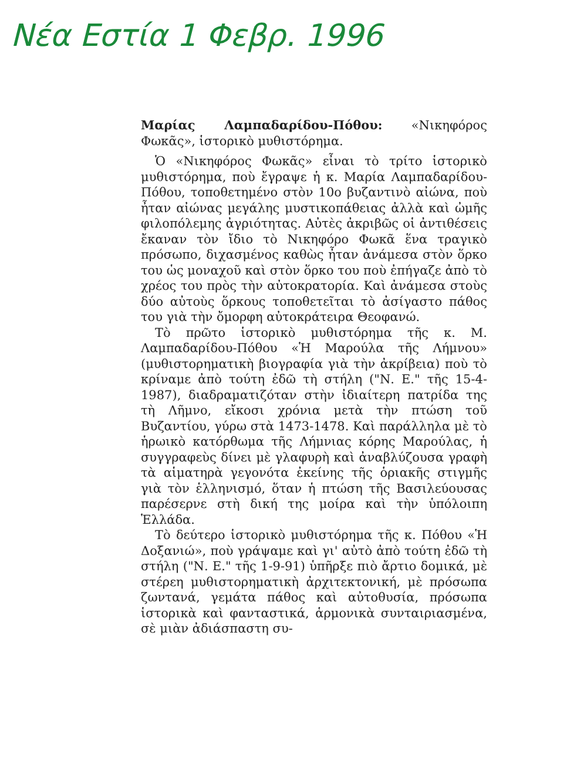Νέα Εστία 1 Φεβρ. 1996
Μαρίας Λαμπαδαρίδου-Πόθου: «Νικηφόρος Φωκᾶς», ἱστορικὸ μυθιστόρημα.
Ὁ «Νικηφόρος Φωκᾶς» εἶναι τὸ τρίτο ἱστορικὸ μυθιστόρημα, ποὺ ἔγραψε ἡ κ. Μαρία Λαμπαδαρίδου-Πόθου, τοποθετημένο στὸν 10ο βυζαντινὸ αἰώνα, ποὺ ἦταν αἰώνας μεγάλης μυστικοπάθειας ἀλλὰ καὶ ὠμῆς φιλοπόλεμης ἀγριότητας. Αὐτὲς ἀκριβῶς οἱ ἀντιθέσεις ἔκαναν τὸν ἴδιο τὸ Νικηφόρο Φωκᾶ ἕνα τραγικὸ πρόσωπο, διχασμένος καθὼς ἦταν ἀνάμεσα στὸν ὅρκο του ὡς μοναχοῦ καὶ στὸν ὅρκο του ποὺ ἐπήγαζε ἀπὸ τὸ χρέος του πρὸς τὴν αὐτοκρατορία. Καὶ ἀνάμεσα στοὺς δύο αὐτοὺς ὅρκους τοποθετεῖται τὸ ἀσίγαστο πάθος του γιὰ τὴν ὄμορφη αὐτοκράτειρα Θεοφανώ.
Τὸ πρῶτο ἱστορικὸ μυθιστόρημα τῆς κ. Μ. Λαμπαδαρίδου-Πόθου «Ἡ Μαρούλα τῆς Λήμνου» (μυθιστορηματικὴ βιογραφία γιὰ τὴν ἀκρίβεια) ποὺ τὸ κρίναμε ἀπὸ τούτη ἐδῶ τὴ στήλη ("Ν. Ε." τῆς 15-4-1987), διαδραματιζόταν στὴν ἰδιαίτερη πατρίδα της τὴ Λῆμνο, εἴκοσι χρόνια μετὰ τὴν πτώση τοῦ Βυζαντίου, γύρω στὰ 1473-1478. Καὶ παράλληλα μὲ τὸ ἡρωικὸ κατόρθωμα τῆς Λήμνιας κόρης Μαρούλας, ἡ συγγραφεὺς δίνει μὲ γλαφυρὴ καὶ ἀναβλύζουσα γραφὴ τὰ αἱματηρὰ γεγονότα ἐκείνης τῆς ὁριακῆς στιγμῆς γιὰ τὸν ἑλληνισμό, ὅταν ἡ πτώση τῆς Βασιλεύουσας παρέσερνε στὴ δική της μοίρα καὶ τὴν ὑπόλοιπη Ἑλλάδα.
Τὸ δεύτερο ἱστορικὸ μυθιστόρημα τῆς κ. Πόθου «Ἡ Δοξανιώ», ποὺ γράψαμε καὶ γι' αὐτὸ ἀπὸ τούτη ἐδῶ τὴ στήλη ("Ν. Ε." τῆς 1-9-91) ὑπῆρξε πιὸ ἄρτιο δομικά, μὲ στέρεη μυθιστορηματικὴ ἀρχιτεκτονική, μὲ πρόσωπα ζωντανά, γεμάτα πάθος καὶ αὐτοθυσία, πρόσωπα ἱστορικὰ καὶ φανταστικά, ἁρμονικὰ συνταιριασμένα, σὲ μιὰν ἀδιάσπαστη συ-